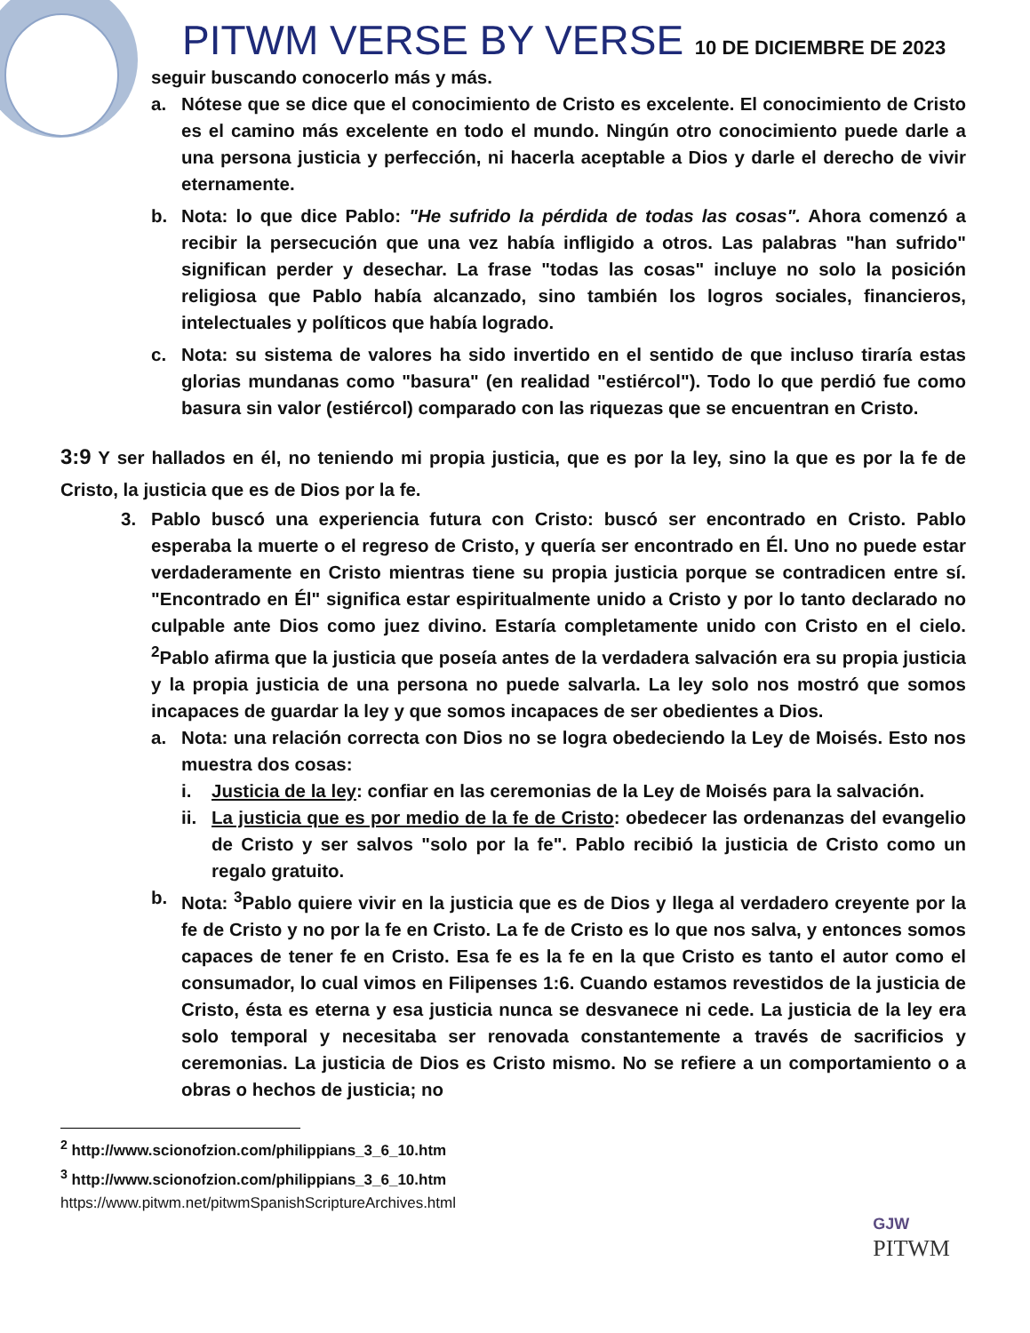PITWM VERSE BY VERSE 10 DE DICIEMBRE DE 2023
seguir buscando conocerlo más y más.
a. Nótese que se dice que el conocimiento de Cristo es excelente. El conocimiento de Cristo es el camino más excelente en todo el mundo. Ningún otro conocimiento puede darle a una persona justicia y perfección, ni hacerla aceptable a Dios y darle el derecho de vivir eternamente.
b. Nota: lo que dice Pablo: "He sufrido la pérdida de todas las cosas". Ahora comenzó a recibir la persecución que una vez había infligido a otros. Las palabras "han sufrido" significan perder y desechar. La frase "todas las cosas" incluye no solo la posición religiosa que Pablo había alcanzado, sino también los logros sociales, financieros, intelectuales y políticos que había logrado.
c. Nota: su sistema de valores ha sido invertido en el sentido de que incluso tiraría estas glorias mundanas como "basura" (en realidad "estiércol"). Todo lo que perdió fue como basura sin valor (estiércol) comparado con las riquezas que se encuentran en Cristo.
3:9 Y ser hallados en él, no teniendo mi propia justicia, que es por la ley, sino la que es por la fe de Cristo, la justicia que es de Dios por la fe.
3. Pablo buscó una experiencia futura con Cristo: buscó ser encontrado en Cristo. Pablo esperaba la muerte o el regreso de Cristo, y quería ser encontrado en Él. Uno no puede estar verdaderamente en Cristo mientras tiene su propia justicia porque se contradicen entre sí. "Encontrado en Él" significa estar espiritualmente unido a Cristo y por lo tanto declarado no culpable ante Dios como juez divino. Estaría completamente unido con Cristo en el cielo. <sup>2</sup>Pablo afirma que la justicia que poseía antes de la verdadera salvación era su propia justicia y la propia justicia de una persona no puede salvarla. La ley solo nos mostró que somos incapaces de guardar la ley y que somos incapaces de ser obedientes a Dios.
a. Nota: una relación correcta con Dios no se logra obedeciendo la Ley de Moisés. Esto nos muestra dos cosas:
i. Justicia de la ley: confiar en las ceremonias de la Ley de Moisés para la salvación.
ii.
La justicia que es por medio de la fe de Cristo: obedecer las ordenanzas del evangelio de Cristo y ser salvos "solo por la fe". Pablo recibió la justicia de Cristo como un regalo gratuito.
b. Nota: <sup>3</sup>Pablo quiere vivir en la justicia que es de Dios y llega al verdadero creyente por la fe de Cristo y no por la fe en Cristo. La fe de Cristo es lo que nos salva, y entonces somos capaces de tener fe en Cristo. Esa fe es la fe en la que Cristo es tanto el autor como el consumador, lo cual vimos en Filipenses 1:6. Cuando estamos revestidos de la justicia de Cristo, ésta es eterna y esa justicia nunca se desvanece ni cede. La justicia de la ley era solo temporal y necesitaba ser renovada constantemente a través de sacrificios y ceremonias. La justicia de Dios es Cristo mismo. No se refiere a un comportamiento o a obras o hechos de justicia; no
<sup>2</sup> http://www.scionofzion.com/philippians_3_6_10.htm
<sup>3</sup> http://www.scionofzion.com/philippians_3_6_10.htm
https://www.pitwm.net/pitwmSpanishScriptureArchives.html
GJW
PITWM